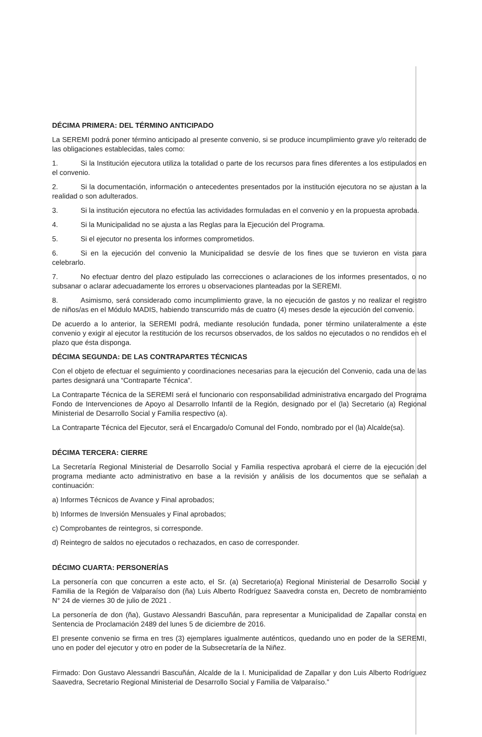DÉCIMA PRIMERA: DEL TÉRMINO ANTICIPADO
La SEREMI podrá poner término anticipado al presente convenio, si se produce incumplimiento grave y/o reiterado de las obligaciones establecidas, tales como:
1. Si la Institución ejecutora utiliza la totalidad o parte de los recursos para fines diferentes a los estipulados en el convenio.
2. Si la documentación, información o antecedentes presentados por la institución ejecutora no se ajustan a la realidad o son adulterados.
3. Si la institución ejecutora no efectúa las actividades formuladas en el convenio y en la propuesta aprobada.
4. Si la Municipalidad no se ajusta a las Reglas para la Ejecución del Programa.
5. Si el ejecutor no presenta los informes comprometidos.
6. Si en la ejecución del convenio la Municipalidad se desvíe de los fines que se tuvieron en vista para celebrarlo.
7. No efectuar dentro del plazo estipulado las correcciones o aclaraciones de los informes presentados, o no subsanar o aclarar adecuadamente los errores u observaciones planteadas por la SEREMI.
8. Asimismo, será considerado como incumplimiento grave, la no ejecución de gastos y no realizar el registro de niños/as en el Módulo MADIS, habiendo transcurrido más de cuatro (4) meses desde la ejecución del convenio.
De acuerdo a lo anterior, la SEREMI podrá, mediante resolución fundada, poner término unilateralmente a este convenio y exigir al ejecutor la restitución de los recursos observados, de los saldos no ejecutados o no rendidos en el plazo que ésta disponga.
DÉCIMA SEGUNDA: DE LAS CONTRAPARTES TÉCNICAS
Con el objeto de efectuar el seguimiento y coordinaciones necesarias para la ejecución del Convenio, cada una de las partes designará una “Contraparte Técnica”.
La Contraparte Técnica de la SEREMI será el funcionario con responsabilidad administrativa encargado del Programa Fondo de Intervenciones de Apoyo al Desarrollo Infantil de la Región, designado por el (la) Secretario (a) Regional Ministerial de Desarrollo Social y Familia respectivo (a).
La Contraparte Técnica del Ejecutor, será el Encargado/o Comunal del Fondo, nombrado por el (la) Alcalde(sa).
DÉCIMA TERCERA: CIERRE
La Secretaría Regional Ministerial de Desarrollo Social y Familia respectiva aprobará el cierre de la ejecución del programa mediante acto administrativo en base a la revisión y análisis de los documentos que se señalan a continuación:
a) Informes Técnicos de Avance y Final aprobados;
b) Informes de Inversión Mensuales y Final aprobados;
c) Comprobantes de reintegros, si corresponde.
d) Reintegro de saldos no ejecutados o rechazados, en caso de corresponder.
DÉCIMO CUARTA: PERSONERÍAS
La personería con que concurren a este acto, el Sr. (a) Secretario(a) Regional Ministerial de Desarrollo Social y Familia de la Región de Valparaíso don (ña) Luis Alberto Rodríguez Saavedra consta en, Decreto de nombramiento N° 24 de viernes 30 de julio de 2021 .
La personería de don (ña), Gustavo Alessandri Bascuñán, para representar a Municipalidad de Zapallar consta en Sentencia de Proclamación 2489 del lunes 5 de diciembre de 2016.
El presente convenio se firma en tres (3) ejemplares igualmente auténticos, quedando uno en poder de la SEREMI, uno en poder del ejecutor y otro en poder de la Subsecretaría de la Niñez.
Firmado: Don Gustavo Alessandri Bascuñán, Alcalde de la I. Municipalidad de Zapallar y don Luis Alberto Rodríguez Saavedra, Secretario Regional Ministerial de Desarrollo Social y Familia de Valparaíso.”